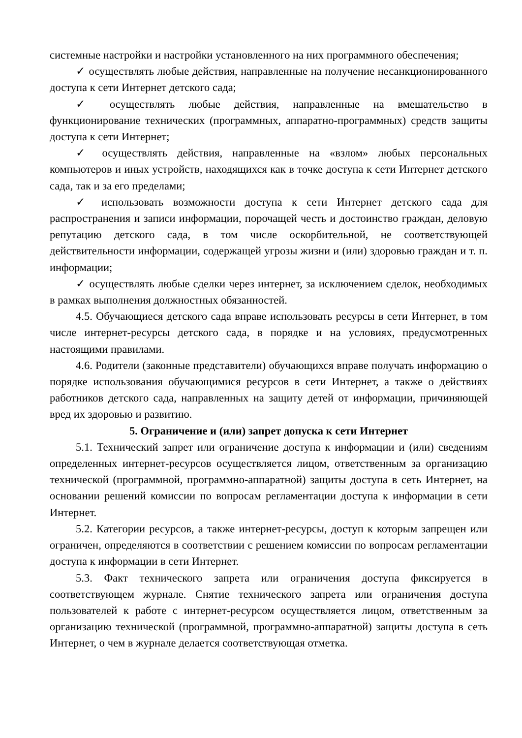системные настройки и настройки установленного на них программного обеспечения;
✓ осуществлять любые действия, направленные на получение несанкционированного доступа к сети Интернет детского сада;
✓ осуществлять любые действия, направленные на вмешательство в функционирование технических (программных, аппаратно-программных) средств защиты доступа к сети Интернет;
✓ осуществлять действия, направленные на «взлом» любых персональных компьютеров и иных устройств, находящихся как в точке доступа к сети Интернет детского сада, так и за его пределами;
✓ использовать возможности доступа к сети Интернет детского сада для распространения и записи информации, порочащей честь и достоинство граждан, деловую репутацию детского сада, в том числе оскорбительной, не соответствующей действительности информации, содержащей угрозы жизни и (или) здоровью граждан и т. п. информации;
✓ осуществлять любые сделки через интернет, за исключением сделок, необходимых в рамках выполнения должностных обязанностей.
4.5. Обучающиеся детского сада вправе использовать ресурсы в сети Интернет, в том числе интернет-ресурсы детского сада, в порядке и на условиях, предусмотренных настоящими правилами.
4.6. Родители (законные представители) обучающихся вправе получать информацию о порядке использования обучающимися ресурсов в сети Интернет, а также о действиях работников детского сада, направленных на защиту детей от информации, причиняющей вред их здоровью и развитию.
5. Ограничение и (или) запрет допуска к сети Интернет
5.1. Технический запрет или ограничение доступа к информации и (или) сведениям определенных интернет-ресурсов осуществляется лицом, ответственным за организацию технической (программной, программно-аппаратной) защиты доступа в сеть Интернет, на основании решений комиссии по вопросам регламентации доступа к информации в сети Интернет.
5.2. Категории ресурсов, а также интернет-ресурсы, доступ к которым запрещен или ограничен, определяются в соответствии с решением комиссии по вопросам регламентации доступа к информации в сети Интернет.
5.3. Факт технического запрета или ограничения доступа фиксируется в соответствующем журнале. Снятие технического запрета или ограничения доступа пользователей к работе с интернет-ресурсом осуществляется лицом, ответственным за организацию технической (программной, программно-аппаратной) защиты доступа в сеть Интернет, о чем в журнале делается соответствующая отметка.